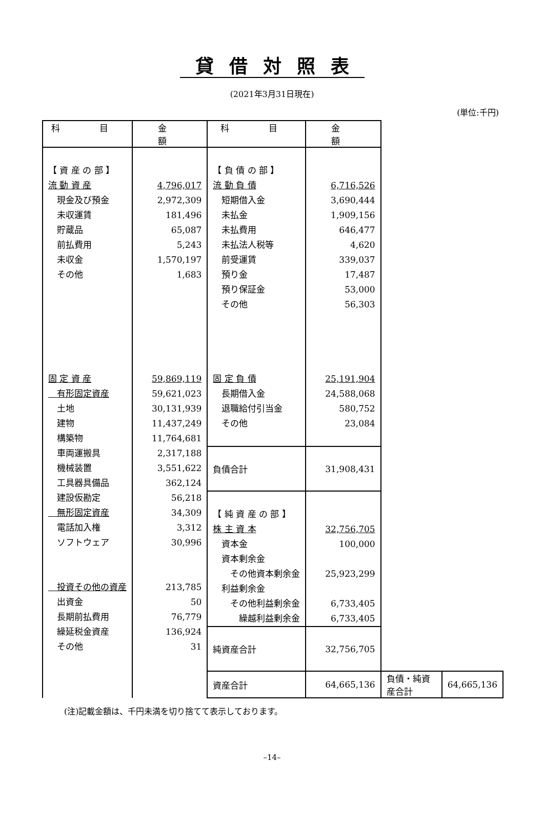貸借対照表
(2021年3月31日現在)
(単位:千円)
| 科 目 | 金 額 | 科 目 | 金 額 | | |
| --- | --- | --- | --- | --- | --- |
| 【 資 産 の 部 】 流 動 資 産 現金及び預金 未収運賃 貯蔵品 前払費用 未収金 その他 固 定 資 産 有形固定資産 土地 建物 構築物 車両運搬具 機械装置 工具器具備品 建設仮勘定 無形固定資産 電話加入権 ソフトウェア 投資その他の資産 出資金 長期前払費用 繰延税金資産 その他 | 4,796,017 2,972,309 181,496 65,087 5,243 1,570,197 1,683 59,869,119 59,621,023 30,131,939 11,437,249 11,764,681 2,317,188 3,551,622 362,124 56,218 34,309 3,312 30,996 213,785 50 76,779 136,924 31 | 【 負 債 の 部 】 流 動 負 債 短期借入金 未払金 未払費用 未払法人税等 前受運賃 預り金 預り保証金 その他 固 定 負 債 長期借入金 退職給付引当金 その他 | 6,716,526 3,690,444 1,909,156 646,477 4,620 339,037 17,487 53,000 56,303 25,191,904 24,588,068 580,752 23,084 | | |
| | | 負債合計 | 31,908,431 | | |
| | | 【 純 資 産 の 部 】 株 主 資 本 資本金 資本剰余金 その他資本剰余金 利益剰余金 その他利益剰余金 繰越利益剰余金 | 32,756,705 100,000 25,923,299 6,733,405 6,733,405 | | |
| | | 純資産合計 | 32,756,705 | | |
| | | 資産合計 | 64,665,136 | 負債・純資産合計 | 64,665,136 |
(注)記載金額は、千円未満を切り捨てて表示しております。
–14–